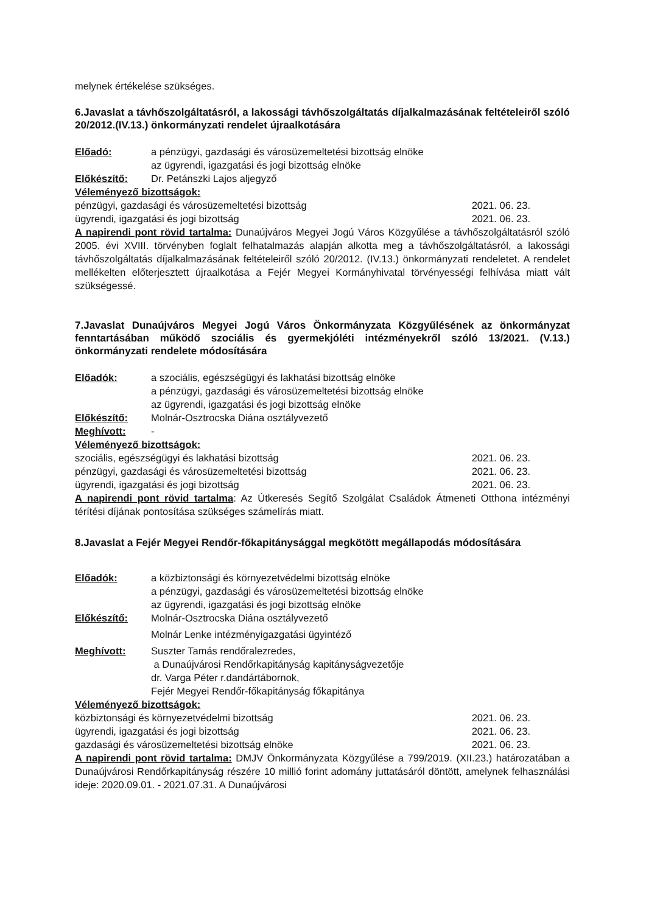melynek értékelése szükséges.
6.Javaslat a távhőszolgáltatásról, a lakossági távhőszolgáltatás díjalkalmazásának feltételeiről szóló 20/2012.(IV.13.) önkormányzati rendelet újraalkotására
Előadó: a pénzügyi, gazdasági és városüzemeltetési bizottság elnöke
az ügyrendi, igazgatási és jogi bizottság elnöke
Előkészítő: Dr. Petánszki Lajos aljegyző
Véleményező bizottságok:
pénzügyi, gazdasági és városüzemeltetési bizottság 2021. 06. 23.
ügyrendi, igazgatási és jogi bizottság 2021. 06. 23.
A napirendi pont rövid tartalma: Dunaújváros Megyei Jogú Város Közgyűlése a távhőszolgáltatásról szóló 2005. évi XVIII. törvényben foglalt felhatalmazás alapján alkotta meg a távhőszolgáltatásról, a lakossági távhőszolgáltatás díjalkalmazásának feltételeiről szóló 20/2012. (IV.13.) önkormányzati rendeletet. A rendelet mellékelten előterjesztett újraalkotása a Fejér Megyei Kormányhivatal törvényességi felhívása miatt vált szükségessé.
7.Javaslat Dunaújváros Megyei Jogú Város Önkormányzata Közgyűlésének az önkormányzat fenntartásában működő szociális és gyermekjóléti intézményekről szóló 13/2021. (V.13.) önkormányzati rendelete módosítására
Előadók: a szociális, egészségügyi és lakhatási bizottság elnöke
a pénzügyi, gazdasági és városüzemeltetési bizottság elnöke
az ügyrendi, igazgatási és jogi bizottság elnöke
Előkészítő: Molnár-Osztrocska Diána osztályvezető
Meghívott: -
Véleményező bizottságok:
szociális, egészségügyi és lakhatási bizottság 2021. 06. 23.
pénzügyi, gazdasági és városüzemeltetési bizottság 2021. 06. 23.
ügyrendi, igazgatási és jogi bizottság 2021. 06. 23.
A napirendi pont rövid tartalma: Az Útkeresés Segítő Szolgálat Családok Átmeneti Otthona intézményi térítési díjának pontosítása szükséges számelírás miatt.
8.Javaslat a Fejér Megyei Rendőr-főkapitánysággal megkötött megállapodás módosítására
Előadók: a közbiztonsági és környezetvédelmi bizottság elnöke
a pénzügyi, gazdasági és városüzemeltetési bizottság elnöke
az ügyrendi, igazgatási és jogi bizottság elnöke
Előkészítő: Molnár-Osztrocska Diána osztályvezető
Molnár Lenke intézményigazgatási ügyintéző
Meghívott: Suszter Tamás rendőralezredes,
a Dunaújvárosi Rendőrkapitányság kapitányságvezetője
dr. Varga Péter r.dandártábornok,
Fejér Megyei Rendőr-főkapitányság főkapitánya
Véleményező bizottságok:
közbiztonsági és környezetvédelmi bizottság 2021. 06. 23.
ügyrendi, igazgatási és jogi bizottság 2021. 06. 23.
gazdasági és városüzemeltetési bizottság elnöke 2021. 06. 23.
A napirendi pont rövid tartalma: DMJV Önkormányzata Közgyűlése a 799/2019. (XII.23.) határozatában a Dunaújvárosi Rendőrkapitányság részére 10 millió forint adomány juttatásáról döntött, amelynek felhasználási ideje: 2020.09.01. - 2021.07.31. A Dunaújvárosi